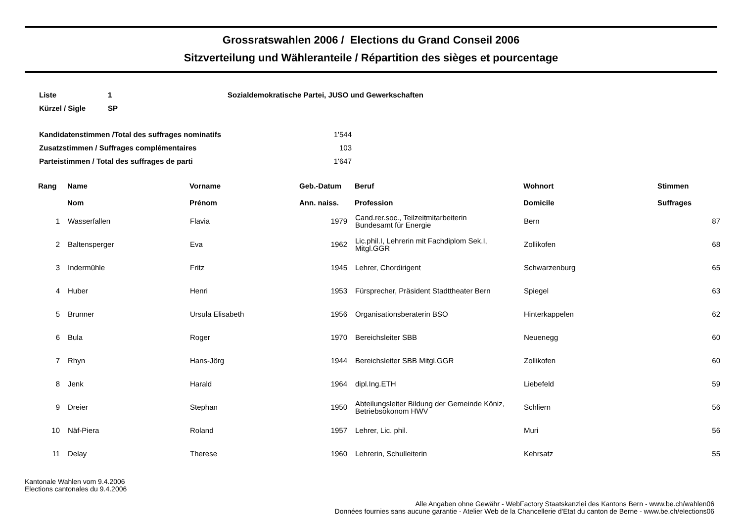Grossratswahlen 2006 / Elections du Grand Conseil 2006
Sitzverteilung und Wähleranteile / Répartition des sièges et pourcentage
| Liste | 1 | Sozialdemokratische Partei, JUSO und Gewerkschaften |
| Kürzel / Sigle | SP | |
| Kandidatenstimmen /Total des suffrages nominatifs | 1'544 |
| Zusatzstimmen / Suffrages complémentaires | 103 |
| Parteistimmen / Total des suffrages de parti | 1'647 |
| Rang | | Name Nom | Vorname Prénom | Geb.-Datum Ann. naiss. | | Beruf Profession | Wohnort Domicile | Stimmen Suffrages |
| --- | --- | --- | --- | --- | --- | --- | --- | --- |
| 1 | | Wasserfallen | Flavia | 1979 | | Cand.rer.soc., Teilzeitmitarbeiterin Bundesamt für Energie | Bern | 87 |
| 2 | | Baltensperger | Eva | 1962 | | Lic.phil.I, Lehrerin mit Fachdiplom Sek.I, Mitgl.GGR | Zollikofen | 68 |
| 3 | | Indermühle | Fritz | 1945 | | Lehrer, Chordirigent | Schwarzenburg | 65 |
| 4 | | Huber | Henri | 1953 | | Fürsprecher, Präsident Stadttheater Bern | Spiegel | 63 |
| 5 | | Brunner | Ursula Elisabeth | 1956 | | Organisationsberaterin BSO | Hinterkappelen | 62 |
| 6 | | Bula | Roger | 1970 | | Bereichsleiter SBB | Neuenegg | 60 |
| 7 | | Rhyn | Hans-Jörg | 1944 | | Bereichsleiter SBB Mitgl.GGR | Zollikofen | 60 |
| 8 | | Jenk | Harald | 1964 | | dipl.Ing.ETH | Liebefeld | 59 |
| 9 | | Dreier | Stephan | 1950 | | Abteilungsleiter Bildung der Gemeinde Köniz, Betriebsökonom HWV | Schliern | 56 |
| 10 | | Näf-Piera | Roland | 1957 | | Lehrer, Lic. phil. | Muri | 56 |
| 11 | | Delay | Therese | 1960 | | Lehrerin, Schulleiterin | Kehrsatz | 55 |
Kantonale Wahlen vom 9.4.2006
Elections cantonales du 9.4.2006
Alle Angaben ohne Gewähr - WebFactory Staatskanzlei des Kantons Bern - www.be.ch/wahlen06
Données fournies sans aucune garantie - Atelier Web de la Chancellerie d'Etat du canton de Berne - www.be.ch/elections06